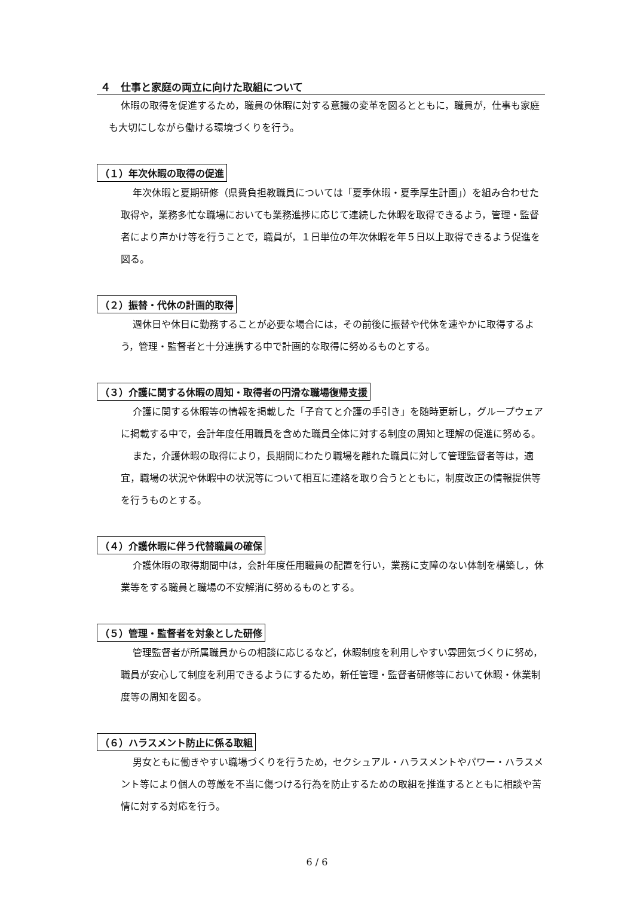４　仕事と家庭の両立に向けた取組について
休暇の取得を促進するため，職員の休暇に対する意識の変革を図るとともに，職員が，仕事も家庭も大切にしながら働ける環境づくりを行う。
（１）年次休暇の取得の促進
年次休暇と夏期研修（県費負担教職員については「夏季休暇・夏季厚生計画」）を組み合わせた取得や，業務多忙な職場においても業務進捗に応じて連続した休暇を取得できるよう，管理・監督者により声かけ等を行うことで，職員が，１日単位の年次休暇を年５日以上取得できるよう促進を図る。
（２）振替・代休の計画的取得
週休日や休日に勤務することが必要な場合には，その前後に振替や代休を速やかに取得するよう，管理・監督者と十分連携する中で計画的な取得に努めるものとする。
（３）介護に関する休暇の周知・取得者の円滑な職場復帰支援
介護に関する休暇等の情報を掲載した「子育てと介護の手引き」を随時更新し，グループウェアに掲載する中で，会計年度任用職員を含めた職員全体に対する制度の周知と理解の促進に努める。
また，介護休暇の取得により，長期間にわたり職場を離れた職員に対して管理監督者等は，適宜，職場の状況や休暇中の状況等について相互に連絡を取り合うとともに，制度改正の情報提供等を行うものとする。
（４）介護休暇に伴う代替職員の確保
介護休暇の取得期間中は，会計年度任用職員の配置を行い，業務に支障のない体制を構築し，休業等をする職員と職場の不安解消に努めるものとする。
（５）管理・監督者を対象とした研修
管理監督者が所属職員からの相談に応じるなど，休暇制度を利用しやすい雰囲気づくりに努め，職員が安心して制度を利用できるようにするため，新任管理・監督者研修等において休暇・休業制度等の周知を図る。
（６）ハラスメント防止に係る取組
男女ともに働きやすい職場づくりを行うため，セクシュアル・ハラスメントやパワー・ハラスメント等により個人の尊厳を不当に傷つける行為を防止するための取組を推進するとともに相談や苦情に対する対応を行う。
6 / 6